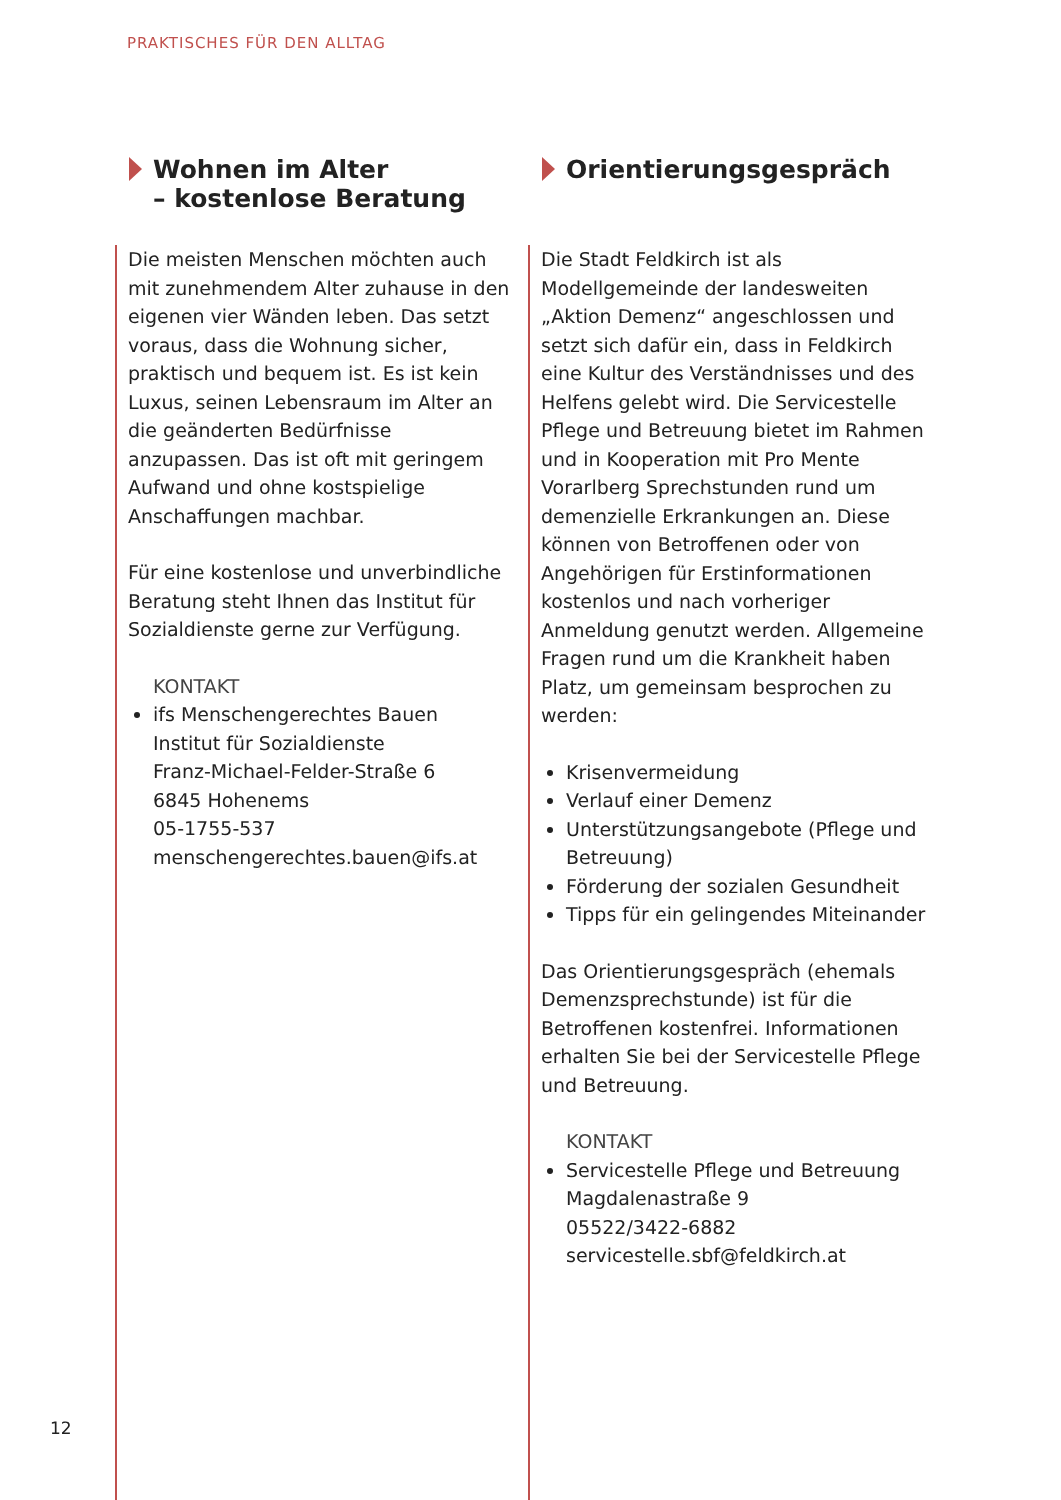PRAKTISCHES FÜR DEN ALLTAG
Wohnen im Alter
– kostenlose Beratung
Die meisten Menschen möchten auch mit zunehmendem Alter zuhause in den eigenen vier Wänden leben. Das setzt voraus, dass die Wohnung sicher, praktisch und bequem ist. Es ist kein Luxus, seinen Lebensraum im Alter an die geänderten Bedürfnisse anzupassen. Das ist oft mit geringem Aufwand und ohne kostspielige Anschaffungen machbar.
Für eine kostenlose und unverbindliche Beratung steht Ihnen das Institut für Sozialdienste gerne zur Verfügung.
KONTAKT
ifs Menschengerechtes Bauen
Institut für Sozialdienste
Franz-Michael-Felder-Straße 6
6845 Hohenems
05-1755-537
menschengerechtes.bauen@ifs.at
Orientierungsgespräch
Die Stadt Feldkirch ist als Modellgemeinde der landesweiten „Aktion Demenz“ angeschlossen und setzt sich dafür ein, dass in Feldkirch eine Kultur des Verständnisses und des Helfens gelebt wird. Die Servicestelle Pflege und Betreuung bietet im Rahmen und in Kooperation mit Pro Mente Vorarlberg Sprechstunden rund um demenzielle Erkrankungen an. Diese können von Betroffenen oder von Angehörigen für Erstinformationen kostenlos und nach vorheriger Anmeldung genutzt werden. Allgemeine Fragen rund um die Krankheit haben Platz, um gemeinsam besprochen zu werden:
Krisenvermeidung
Verlauf einer Demenz
Unterstützungsangebote (Pflege und Betreuung)
Förderung der sozialen Gesundheit
Tipps für ein gelingendes Miteinander
Das Orientierungsgespräch (ehemals Demenzsprechstunde) ist für die Betroffenen kostenfrei. Informationen erhalten Sie bei der Servicestelle Pflege und Betreuung.
KONTAKT
Servicestelle Pflege und Betreuung
Magdalenastraße 9
05522/3422-6882
servicestelle.sbf@feldkirch.at
12